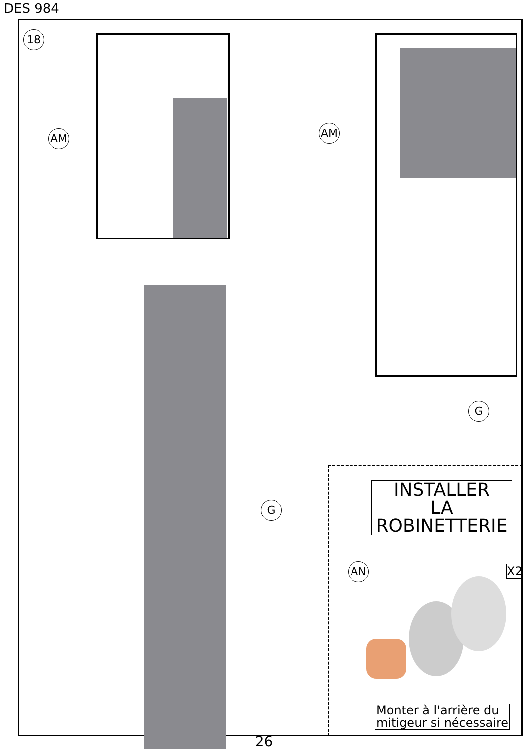DES 984
18
AM AM
G
G
INSTALLER
LA
ROBINETTERIE
AN X2
Monter à l'arrière du
mitigeur si nécessaire
26